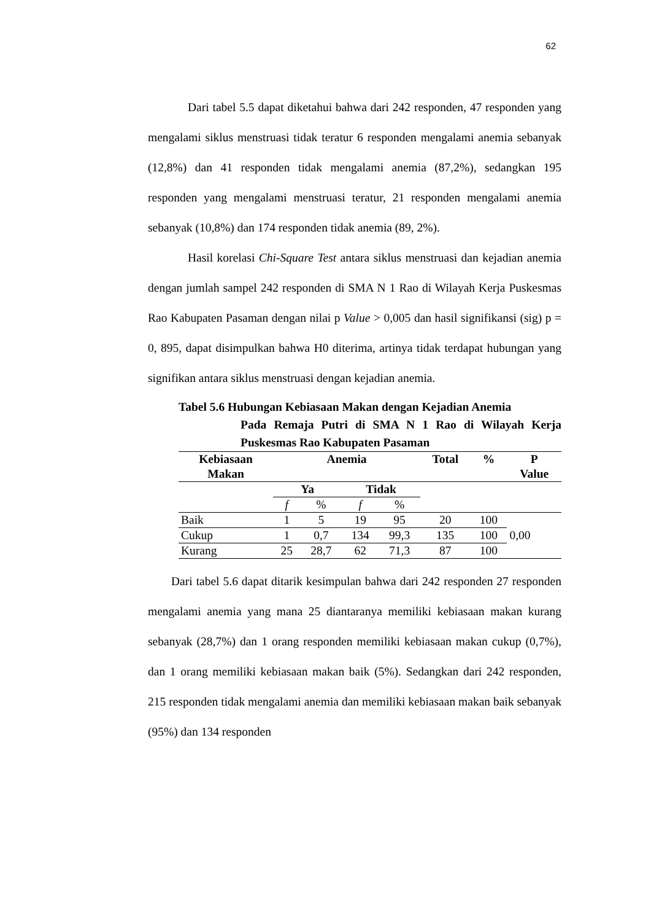62
Dari tabel 5.5 dapat diketahui bahwa dari 242 responden, 47 responden yang mengalami siklus menstruasi tidak teratur 6 responden mengalami anemia sebanyak (12,8%) dan 41 responden tidak mengalami anemia (87,2%), sedangkan 195 responden yang mengalami menstruasi teratur, 21 responden mengalami anemia sebanyak (10,8%) dan 174 responden tidak anemia (89, 2%).
Hasil korelasi Chi-Square Test antara siklus menstruasi dan kejadian anemia dengan jumlah sampel 242 responden di SMA N 1 Rao di Wilayah Kerja Puskesmas Rao Kabupaten Pasaman dengan nilai p Value > 0,005 dan hasil signifikansi (sig) p = 0, 895, dapat disimpulkan bahwa H0 diterima, artinya tidak terdapat hubungan yang signifikan antara siklus menstruasi dengan kejadian anemia.
Tabel 5.6 Hubungan Kebiasaan Makan dengan Kejadian Anemia
Pada Remaja Putri di SMA N 1 Rao di Wilayah Kerja Puskesmas Rao Kabupaten Pasaman
| Kebiasaan Makan | Anemia | | | | Total | % | P Value |
| --- | --- | --- | --- | --- | --- | --- | --- |
| | Ya | | Tidak | | | | |
| | f | % | f | % | | | |
| Baik | 1 | 5 | 19 | 95 | 20 | 100 | 0,00 |
| Cukup | 1 | 0,7 | 134 | 99,3 | 135 | 100 | |
| Kurang | 25 | 28,7 | 62 | 71,3 | 87 | 100 | |
Dari tabel 5.6 dapat ditarik kesimpulan bahwa dari 242 responden 27 responden mengalami anemia yang mana 25 diantaranya memiliki kebiasaan makan kurang sebanyak (28,7%) dan 1 orang responden memiliki kebiasaan makan cukup (0,7%), dan 1 orang memiliki kebiasaan makan baik (5%). Sedangkan dari 242 responden, 215 responden tidak mengalami anemia dan memiliki kebiasaan makan baik sebanyak (95%) dan 134 responden